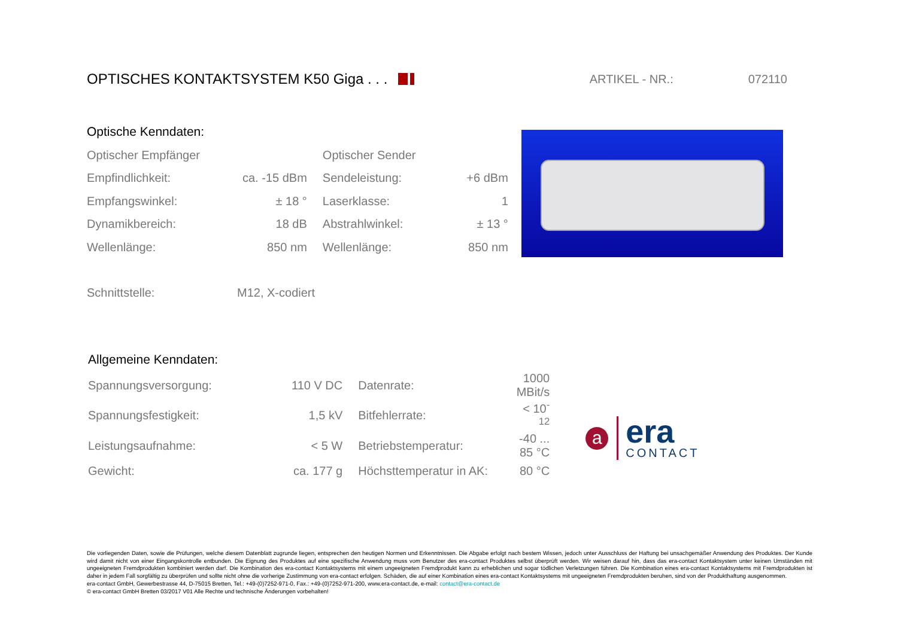OPTISCHES KONTAKTSYSTEM K50 Giga . . .
ARTIKEL - NR.: 072110
Optische Kenndaten:
| Optischer Empfänger | | Optischer Sender | |
| Empfindlichkeit: | ca. -15 dBm | Sendeleistung: | +6 dBm |
| Empfangswinkel: | ± 18 ° | Laserklasse: | 1 |
| Dynamikbereich: | 18 dB | Abstrahlwinkel: | ± 13 ° |
| Wellenlänge: | 850 nm | Wellenlänge: | 850 nm |
| Schnittstelle: | M12, X-codiert |
Allgemeine Kenndaten:
| Spannungsversorgung: | 110 V DC | Datenrate: | 1000 MBit/s |
| Spannungsfestigkeit: | 1,5 kV | Bitfehlerrate: | < 10<sup>-12</sup> |
| Leistungsaufnahme: | < 5 W | Betriebstemperatur: | -40 ... 85 °C |
| Gewicht: | ca. 177 g | Höchsttemperatur in AK: | 80 °C |
a
era
CONTACT
Die vorliegenden Daten, sowie die Prüfungen, welche diesem Datenblatt zugrunde liegen, entsprechen den heutigen Normen und Erkenntnissen. Die Abgabe erfolgt nach bestem Wissen, jedoch unter Ausschluss der Haftung bei unsachgemäßer Anwendung des Produktes. Der Kunde wird damit nicht von einer Eingangskontrolle entbunden. Die Eignung des Produktes auf eine spezifische Anwendung muss vom Benutzer des era-contact Produktes selbst überprüft werden. Wir weisen darauf hin, dass das era-contact Kontaktsystem unter keinen Umständen mit ungeeigneten Fremdprodukten kombiniert werden darf. Die Kombination des era-contact Kontaktsystems mit einem ungeeigneten Fremdprodukt kann zu erheblichen und sogar tödlichen Verletzungen führen. Die Kombination eines era-contact Kontaktsystems mit Fremdprodukten ist daher in jedem Fall sorgfältig zu überprüfen und sollte nicht ohne die vorherige Zustimmung von era-contact erfolgen. Schäden, die auf einer Kombination eines era-contact Kontaktsystems mit ungeeigneten Fremdprodukten beruhen, sind von der Produkthaftung ausgenommen.
era-contact GmbH, Gewerbestrasse 44, D-75015 Bretten, Tel.: +49-(0)7252-971-0, Fax.: +49-(0)7252-971-200, www.era-contact.de, e-mail: contact@era-contact.de
© era-contact GmbH Bretten 03/2017 V01 Alle Rechte und technische Änderungen vorbehalten!